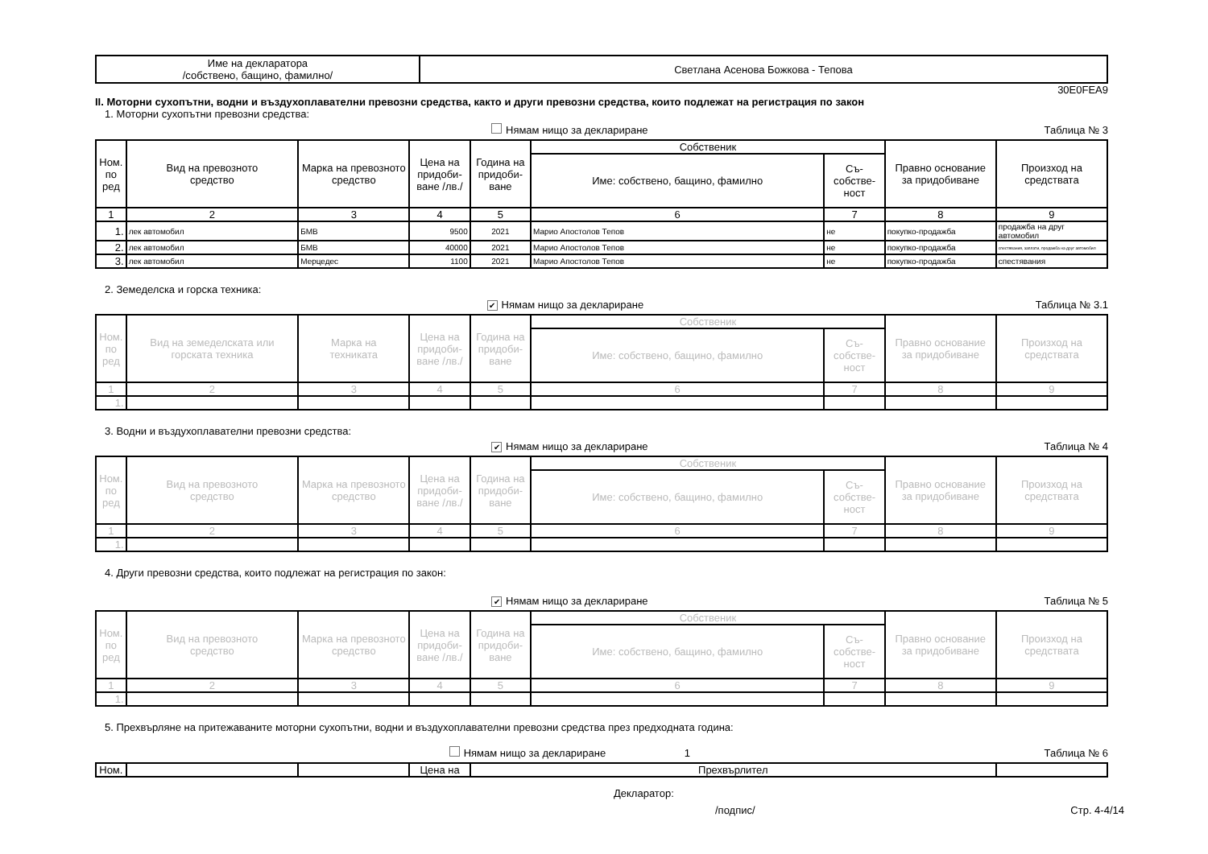| Име на декларатора /собствено, бащино, фамилно/ | Светлана Асенова Божкова - Тепова |
30E0FEA9
II. Моторни сухопътни, водни и въздухоплавателни превозни средства, както и други превозни средства, които подлежат на регистрация по закон
1. Моторни сухопътни превозни средства:
Нямам нищо за деклариране Таблица № 3
| Ном. по ред | Вид на превозното средство | Марка на превозното средство | Цена на придоби-ване /лв./ | Година на придоби-ване | Собственик | | Правно основание за придобиване | Произход на средствата |
| --- | --- | --- | --- | --- | --- | --- | --- | --- |
| | | | | | Име: собствено, бащино, фамилно | Съ-собстве-ност | | |
| 1 | 2 | 3 | 4 | 5 | 6 | 7 | 8 | 9 |
| 1. | лек автомобил | БМВ | 9500 | 2021 | Марио Апостолов Тепов | не | покупко-продажба | продажба на друг автомобил |
| 2. | лек автомобил | БМВ | 40000 | 2021 | Марио Апостолов Тепов | не | покупко-продажба | спестявания, заплати, продажба на друг автомобил |
| 3. | лек автомобил | Мерцедес | 1100 | 2021 | Марио Апостолов Тепов | не | покупко-продажба | спестявания |
2. Земеделска и горска техника:
✔ Нямам нищо за деклариране Таблица № 3.1
| Ном. по ред | Вид на земеделската или горската техника | Марка на техниката | Цена на придоби-ване /лв./ | Година на придоби-ване | Собственик | | Правно основание за придобиване | Произход на средствата |
| --- | --- | --- | --- | --- | --- | --- | --- | --- |
| | | | | | Име: собствено, бащино, фамилно | Съ-собстве-ност | | |
| 1 | 2 | 3 | 4 | 5 | 6 | 7 | 8 | 9 |
| 1. | | | | | | | | |
3. Водни и въздухоплавателни превозни средства:
✔ Нямам нищо за деклариране Таблица № 4
| Ном. по ред | Вид на превозното средство | Марка на превозното средство | Цена на придоби-ване /лв./ | Година на придоби-ване | Собственик | | Правно основание за придобиване | Произход на средствата |
| --- | --- | --- | --- | --- | --- | --- | --- | --- |
| | | | | | Име: собствено, бащино, фамилно | Съ-собстве-ност | | |
| 1 | 2 | 3 | 4 | 5 | 6 | 7 | 8 | 9 |
| 1. | | | | | | | | |
4. Други превозни средства, които подлежат на регистрация по закон:
✔ Нямам нищо за деклариране Таблица № 5
| Ном. по ред | Вид на превозното средство | Марка на превозното средство | Цена на придоби-ване /лв./ | Година на придоби-ване | Собственик | | Правно основание за придобиване | Произход на средствата |
| --- | --- | --- | --- | --- | --- | --- | --- | --- |
| | | | | | Име: собствено, бащино, фамилно | Съ-собстве-ност | | |
| 1 | 2 | 3 | 4 | 5 | 6 | 7 | 8 | 9 |
| 1. | | | | | | | | |
5. Прехвърляне на притежаваните моторни сухопътни, водни и въздухоплавателни превозни средства през предходната година:
Нямам нищо за деклариране 1 Таблица № 6
| Ном. | | | Цена на | Прехвърлител | |
Декларатор:
/подпис/ Стр. 4-4/14